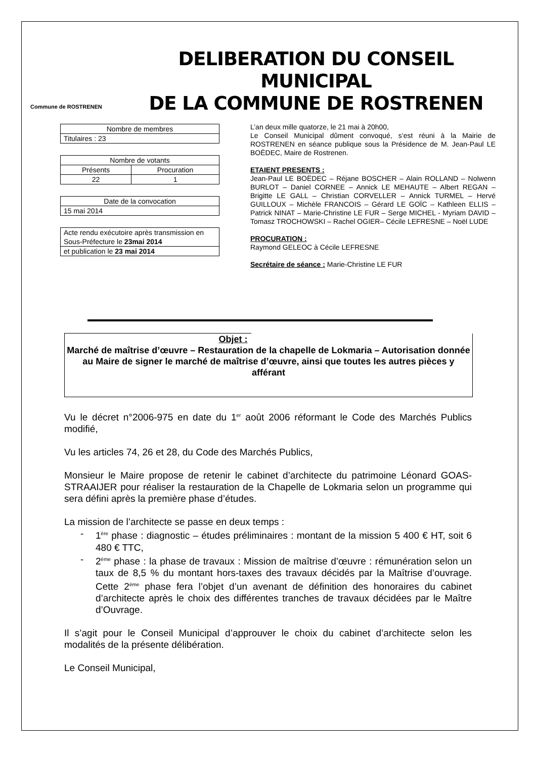Commune de ROSTRENEN
DELIBERATION DU CONSEIL MUNICIPAL
DE LA COMMUNE DE ROSTRENEN
| Nombre de membres |
| Titulaires : 23 |
| Nombre de votants | |
| Présents | Procuration |
| 22 | 1 |
| Date de la convocation |
| 15 mai 2014 |
| Acte rendu exécutoire après transmission en Sous-Préfecture le 23mai 2014 |
| et publication le 23 mai 2014 |
L’an deux mille quatorze, le 21 mai à 20h00,
Le Conseil Municipal dûment convoqué, s’est réuni à la Mairie de ROSTRENEN en séance publique sous la Présidence de M. Jean-Paul LE BOËDEC, Maire de Rostrenen.
ETAIENT PRESENTS :
Jean-Paul LE BOËDEC – Réjane BOSCHER – Alain ROLLAND – Nolwenn BURLOT – Daniel CORNEE – Annick LE MEHAUTE – Albert REGAN – Brigitte LE GALL – Christian CORVELLER – Annick TURMEL – Hervé GUILLOUX – Michèle FRANCOIS – Gérard LE GOÏC – Kathleen ELLIS – Patrick NINAT – Marie-Christine LE FUR – Serge MICHEL - Myriam DAVID – Tomasz TROCHOWSKI – Rachel OGIER– Cécile LEFRESNE – Noël LUDE
PROCURATION :
Raymond GELEOC à Cécile LEFRESNE
Secrétaire de séance : Marie-Christine LE FUR
Objet :
Marché de maîtrise d’œuvre – Restauration de la chapelle de Lokmaria – Autorisation donnée au Maire de signer le marché de maîtrise d’œuvre, ainsi que toutes les autres pièces y afférant
Vu le décret n°2006-975 en date du 1<sup>er</sup> août 2006 réformant le Code des Marchés Publics modifié,
Vu les articles 74, 26 et 28, du Code des Marchés Publics,
Monsieur le Maire propose de retenir le cabinet d’architecte du patrimoine Léonard GOAS-STRAAIJER pour réaliser la restauration de la Chapelle de Lokmaria selon un programme qui sera défini après la première phase d’études.
La mission de l’architecte se passe en deux temps :
- 1<sup>ère</sup> phase : diagnostic – études préliminaires : montant de la mission 5 400 € HT, soit 6 480 € TTC,
- 2<sup>ème</sup> phase : la phase de travaux : Mission de maîtrise d’œuvre : rémunération selon un taux de 8,5 % du montant hors-taxes des travaux décidés par la Maîtrise d’ouvrage. Cette 2<sup>ème</sup> phase fera l’objet d’un avenant de définition des honoraires du cabinet d’architecte après le choix des différentes tranches de travaux décidées par le Maître d’Ouvrage.
Il s’agit pour le Conseil Municipal d’approuver le choix du cabinet d’architecte selon les modalités de la présente délibération.
Le Conseil Municipal,